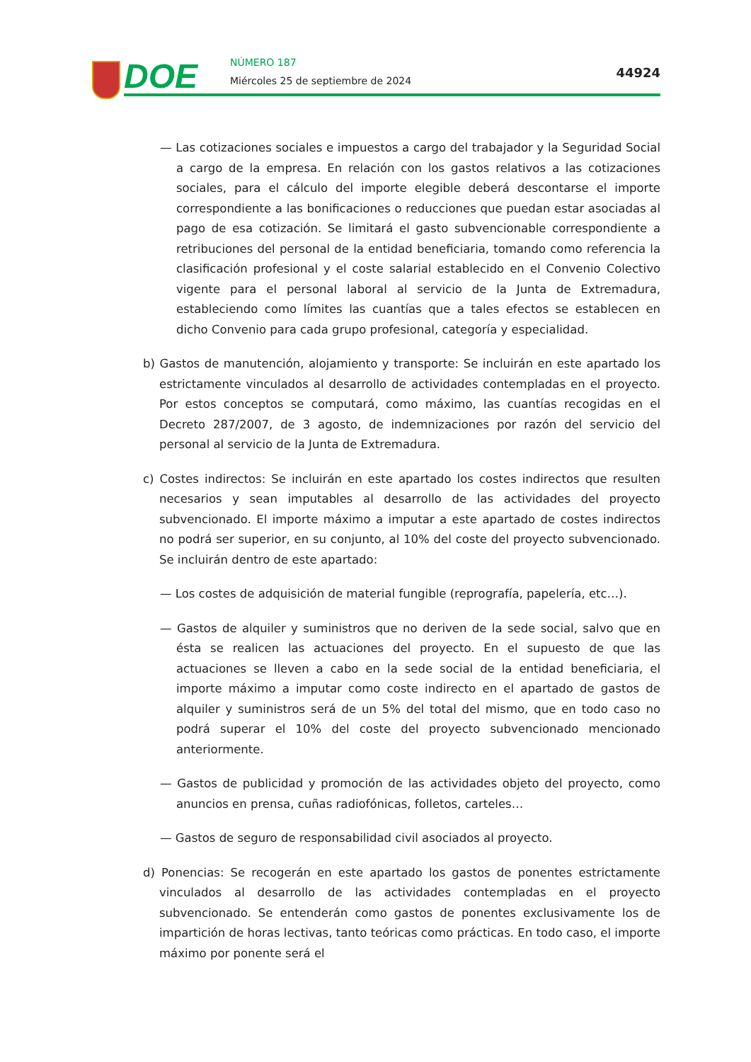DOE NÚMERO 187
Miércoles 25 de septiembre de 2024
44924
— Las cotizaciones sociales e impuestos a cargo del trabajador y la Seguridad Social a cargo de la empresa. En relación con los gastos relativos a las cotizaciones sociales, para el cálculo del importe elegible deberá descontarse el importe correspondiente a las bonificaciones o reducciones que puedan estar asociadas al pago de esa cotización. Se limitará el gasto subvencionable correspondiente a retribuciones del personal de la entidad beneficiaria, tomando como referencia la clasificación profesional y el coste salarial establecido en el Convenio Colectivo vigente para el personal laboral al servicio de la Junta de Extremadura, estableciendo como límites las cuantías que a tales efectos se establecen en dicho Convenio para cada grupo profesional, categoría y especialidad.
b) Gastos de manutención, alojamiento y transporte: Se incluirán en este apartado los estrictamente vinculados al desarrollo de actividades contempladas en el proyecto. Por estos conceptos se computará, como máximo, las cuantías recogidas en el Decreto 287/2007, de 3 agosto, de indemnizaciones por razón del servicio del personal al servicio de la Junta de Extremadura.
c) Costes indirectos: Se incluirán en este apartado los costes indirectos que resulten necesarios y sean imputables al desarrollo de las actividades del proyecto subvencionado. El importe máximo a imputar a este apartado de costes indirectos no podrá ser superior, en su conjunto, al 10% del coste del proyecto subvencionado. Se incluirán dentro de este apartado:
— Los costes de adquisición de material fungible (reprografía, papelería, etc…).
— Gastos de alquiler y suministros que no deriven de la sede social, salvo que en ésta se realicen las actuaciones del proyecto. En el supuesto de que las actuaciones se lleven a cabo en la sede social de la entidad beneficiaria, el importe máximo a imputar como coste indirecto en el apartado de gastos de alquiler y suministros será de un 5% del total del mismo, que en todo caso no podrá superar el 10% del coste del proyecto subvencionado mencionado anteriormente.
— Gastos de publicidad y promoción de las actividades objeto del proyecto, como anuncios en prensa, cuñas radiofónicas, folletos, carteles…
— Gastos de seguro de responsabilidad civil asociados al proyecto.
d) Ponencias: Se recogerán en este apartado los gastos de ponentes estrictamente vinculados al desarrollo de las actividades contempladas en el proyecto subvencionado. Se entenderán como gastos de ponentes exclusivamente los de impartición de horas lectivas, tanto teóricas como prácticas. En todo caso, el importe máximo por ponente será el